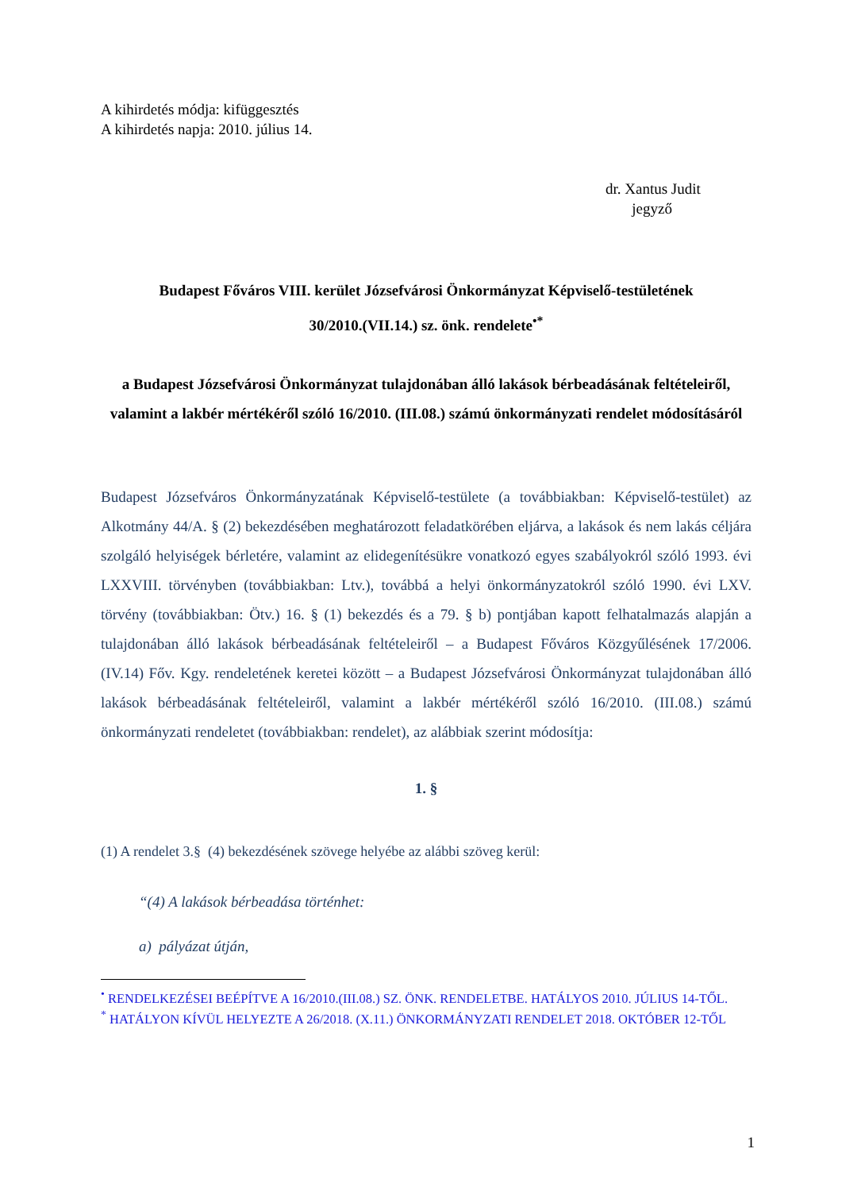A kihirdetés módja: kifüggesztés
A kihirdetés napja: 2010. július 14.
dr. Xantus Judit
jegyző
Budapest Főváros VIII. kerület Józsefvárosi Önkormányzat Képviselő-testületének
30/2010.(VII.14.) sz. önk. rendelete<sup>•*</sup>
a Budapest Józsefvárosi Önkormányzat tulajdonában álló lakások bérbeadásának feltételeiről, valamint a lakbér mértékéről szóló 16/2010. (III.08.) számú önkormányzati rendelet módosításáról
Budapest Józsefváros Önkormányzatának Képviselő-testülete (a továbbiakban: Képviselő-testület) az Alkotmány 44/A. § (2) bekezdésében meghatározott feladatkörében eljárva, a lakások és nem lakás céljára szolgáló helyiségek bérletére, valamint az elidegenítésükre vonatkozó egyes szabályokról szóló 1993. évi LXXVIII. törvényben (továbbiakban: Ltv.), továbbá a helyi önkormányzatokról szóló 1990. évi LXV. törvény (továbbiakban: Ötv.) 16. § (1) bekezdés és a 79. § b) pontjában kapott felhatalmazás alapján a tulajdonában álló lakások bérbeadásának feltételeiről – a Budapest Főváros Közgyűlésének 17/2006. (IV.14) Főv. Kgy. rendeletének keretei között – a Budapest Józsefvárosi Önkormányzat tulajdonában álló lakások bérbeadásának feltételeiről, valamint a lakbér mértékéről szóló 16/2010. (III.08.) számú önkormányzati rendeletet (továbbiakban: rendelet), az alábbiak szerint módosítja:
1. §
(1) A rendelet 3.§ (4) bekezdésének szövege helyébe az alábbi szöveg kerül:
“(4) A lakások bérbeadása történhet:
a) pályázat útján,
<sup>•</sup> RENDELKEZÉSEI BEÉPÍTVE A 16/2010.(III.08.) SZ. ÖNK. RENDELETBE. HATÁLYOS 2010. JÚLIUS 14-TŐL.
<sup>*</sup> HATÁLYON KÍVÜL HELYEZTE A 26/2018. (X.11.) ÖNKORMÁNYZATI RENDELET 2018. OKTÓBER 12-TŐL
1